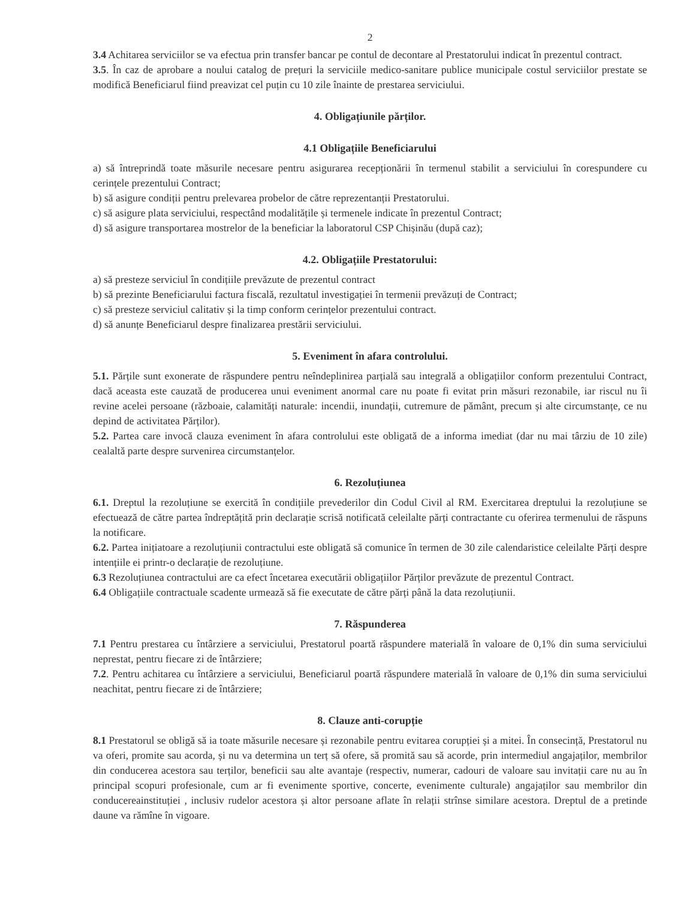2
3.4 Achitarea serviciilor se va efectua prin transfer bancar pe contul de decontare al Prestatorului indicat în prezentul contract.
3.5. În caz de aprobare a noului catalog de prețuri la serviciile medico-sanitare publice municipale costul serviciilor prestate se modifică Beneficiarul fiind preavizat cel puțin cu 10 zile înainte de prestarea serviciului.
4. Obligațiunile părților.
4.1 Obligațiile Beneficiarului
a) să întreprindă toate măsurile necesare pentru asigurarea recepționării în termenul stabilit a serviciului în corespundere cu cerințele prezentului Contract;
b) să asigure condiții pentru prelevarea probelor de către reprezentanții Prestatorului.
c) să asigure plata serviciului, respectând modalitățile și termenele indicate în prezentul Contract;
d) să asigure transportarea mostrelor de la beneficiar la laboratorul CSP Chișinău (după caz);
4.2. Obligațiile Prestatorului:
a) să presteze serviciul în condițiile prevăzute de prezentul contract
b) să prezinte Beneficiarului factura fiscală, rezultatul investigației în termenii prevăzuți de Contract;
c) să presteze serviciul calitativ și la timp conform cerințelor prezentului contract.
d) să anunțe Beneficiarul despre finalizarea prestării serviciului.
5. Eveniment în afara controlului.
5.1. Părțile sunt exonerate de răspundere pentru neîndeplinirea parțială sau integrală a obligațiilor conform prezentului Contract, dacă aceasta este cauzată de producerea unui eveniment anormal care nu poate fi evitat prin măsuri rezonabile, iar riscul nu îi revine acelei persoane (războaie, calamități naturale: incendii, inundații, cutremure de pământ, precum și alte circumstanțe, ce nu depind de activitatea Părților).
5.2. Partea care invocă clauza eveniment în afara controlului este obligată de a informa imediat (dar nu mai târziu de 10 zile) cealaltă parte despre survenirea circumstanțelor.
6. Rezoluțiunea
6.1. Dreptul la rezoluțiune se exercită în condițiile prevederilor din Codul Civil al RM. Exercitarea dreptului la rezoluțiune se efectuează de către partea îndreptățită prin declarație scrisă notificată celeilalte părți contractante cu oferirea termenului de răspuns la notificare.
6.2. Partea inițiatoare a rezoluțiunii contractului este obligată să comunice în termen de 30 zile calendaristice celeilalte Părți despre intențiile ei printr-o declarație de rezoluțiune.
6.3 Rezoluțiunea contractului are ca efect încetarea executării obligațiilor Părților prevăzute de prezentul Contract.
6.4 Obligațiile contractuale scadente urmează să fie executate de către părți până la data rezoluțiunii.
7. Răspunderea
7.1 Pentru prestarea cu întârziere a serviciului, Prestatorul poartă răspundere materială în valoare de 0,1% din suma serviciului neprestat, pentru fiecare zi de întârziere;
7.2. Pentru achitarea cu întârziere a serviciului, Beneficiarul poartă răspundere materială în valoare de 0,1% din suma serviciului neachitat, pentru fiecare zi de întârziere;
8. Clauze anti-corupție
8.1 Prestatorul se obligă să ia toate măsurile necesare și rezonabile pentru evitarea corupției și a mitei. În consecință, Prestatorul nu va oferi, promite sau acorda, și nu va determina un terț să ofere, să promită sau să acorde, prin intermediul angajaților, membrilor din conducerea acestora sau terților, beneficii sau alte avantaje (respectiv, numerar, cadouri de valoare sau invitații care nu au în principal scopuri profesionale, cum ar fi evenimente sportive, concerte, evenimente culturale) angajaților sau membrilor din conducereainstituției , inclusiv rudelor acestora și altor persoane aflate în relații strînse similare acestora. Dreptul de a pretinde daune va rămîne în vigoare.